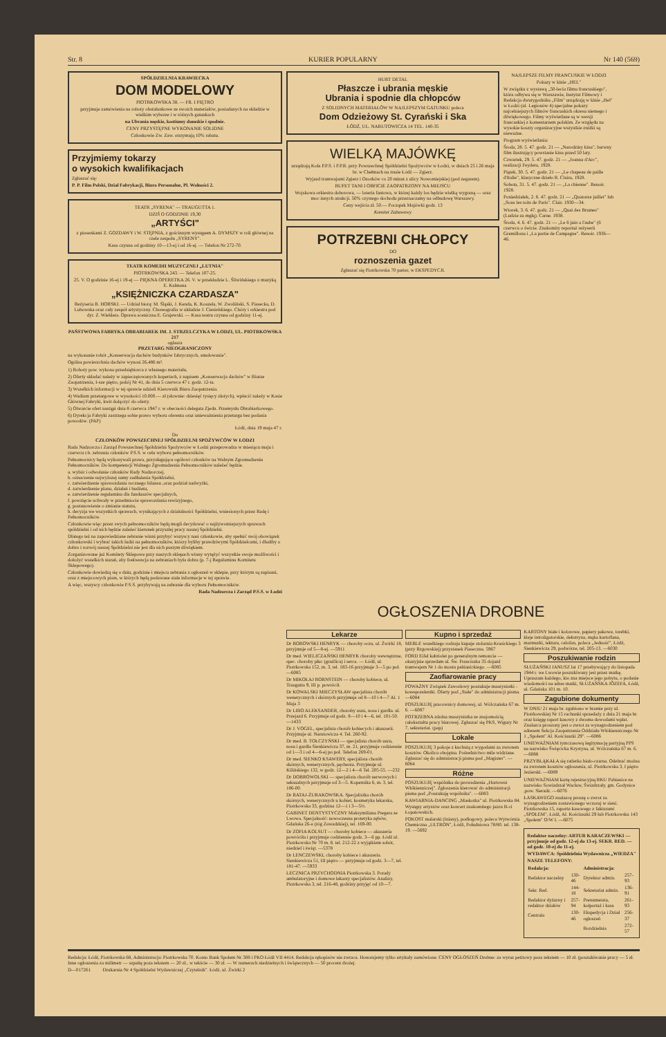Str. 8 KURIER POPULARNY Nr 140 (569)
SPÓŁDZIELNIA KRAWIECKA
DOM MODELOWY
PIOTRKOWSKA 38. — FR. I PIĘTRO
przyjmuje zamówienia na roboty obstalunkowe ze swoich materiałów, posiadanych na składzie w wielkim wyborze i w różnych gatunkach
na Ubrania męskie, kostiumy damskie i spodnie.
CENY PRZYSTĘPNE WYKONANIE SOLIDNE
Członkowie Zw. Zaw. otrzymują 10% rabatu.
Przyjmiemy tokarzy
o wysokich kwalifikacjach
Zgłaszać się:
P. P. Film Polski, Dział Fabrykacji, Biuro Personalne, Pl. Wolności 2.
TEATR „SYRENA" — TRAUGUTTA 1.
DZIŚ O GODZINIE 19,30
„ARTYŚCI"
z piosenkami Z. GOZDAWY i W. STĘPNIA, z gościnnym występem A. DYMSZY w roli głównej na czele zespołu „SYRENY".
Kasa czynna od godziny 10—13-ej i od 16-ej. — Telefon Nr 272-70.
TEATR KOMEDII MUZYCZNEJ „LUTNIA"
PIOTRKOWSKA 243. — Telefon 107-25.
25. V. O godzinie 16-ej i 19-ej — PIĘKNA OPERETKA 26. V. w przekładzie L. Śliwińskiego z muzyką E. Kalmana
„KSIĘŻNICZKA CZARDASZA"
Reżyseria B. HORSKI. — Udział biorą: M. Śląski, J. Kenda, K. Koszela, W. Zwoliński, S. Piasecka, D. Lubowska oraz cały zespół artystyczny. Choreografia w układzie J. Ciesielskiego. Chóry i orkiestra pod dyr. Z. Wiehlera. Oprawa sceniczna E. Grajewski. — Kasa teatru czynna od godziny 11-ej.
PAŃSTWOWA FABRYKA OBRABIAREK IM. J. STRZELCZYKA W ŁODZI, UL. PIOTRKOWSKA 217
ogłasza
PRZETARG NIEOGRANICZONY
na wykonanie robót „Konserwacja dachów budynków fabrycznych, smołowanie".
Ogólna powierzchnia dachów wynosi 26,486 m².
1) Roboty pow. wykona przedsiębiorca z własnego materiału,
2) Oferty składać należy w zapieczętowanych kopertach, z napisem „Konserwacja dachów" w Biurze Zaopatrzenia, I-sze piętro, pokój Nr 41, do dnia 5 czerwca 47 r. godz. 12-ta.
3) Wszelkich informacji w tej sprawie udzieli Kierownik Biura Zaopatrzenia.
4) Wadium przetargowe w wysokości 10.000.— zł (słownie: dziesięć tysięcy złotych), wpłacić należy w Kasie Głównej Fabryki, kwit dołączyć do oferty.
5) Otwarcie ofert nastąpi dnia 8 czerwca 1947 r. w obecności delegata Zjedn. Przemysłu Obrabiarkowego.
6) Dyrekcja Fabryki zastrzega sobie prawo wyboru oferenta oraz unieważnienia przetargu bez podania powodów. (PAP)
Łódź, dnia 19 maja 47 r.
Do
CZŁONKÓW POWSZECHNEJ SPÓŁDZIELNI SPOŻYWCÓW W ŁODZI
Rada Nadzorcza i Zarząd Powszechnej Spółdzielni Spożywców w Łodzi przeprowadza w miesiącu maju i czerwcu r.b. zebrania członków P.S.S. w celu wyboru pełnomocników.
Pełnomocnicy będą wykonywali prawa, przysługujące ogółowi członków na Walnym Zgromadzeniu Pełnomocników. Do kompetencji Walnego Zgromadzenia Pełnomocników należeć będzie.
a. wybór i odwołanie członków Rady Nadzorczej,
b. oznaczenie najwyższej sumy zadłużenia Spółdzielni,
c. zatwierdzenie sprawozdania rocznego bilansu ,oraz podział nadwyżki,
d. zatwierdzenie planu, działań i budżetu,
e. zatwierdzenie regulaminu dla funduszów specjalnych,
f. powzięcie uchwały w przedmiocie sprawozdania rewizyjnego,
g. postanowienie o zmianie statutu,
h. decyzja we wszystkich sprawach, wynikających z działalności Spółdzielni, wniesionych przez Radę i Pełnomocników.
Członkowie więc przez swych pełnomocników będą mogli decydować o najżywotniejszych sprawach spółdzielni i od nich będzie zależeć kierunek przyszłej pracy naszej Spółdzielni.
Dlatego też na zapowiedziane zebranie winni przybyć wszyscy nasi członkowie, aby spełnić swój obowiązek członkowski i wybrać takich ludzi na pełnomocników, którzy byliby prawdziwymi Spółdzielcami, i dbaliby o dobro i rozwój naszej Spółdzielni nie jest dla nich pustym dźwiękiem.
Zorganizowane już Komitety Sklepowe przy naszych sklepach winny wytężyć wszystkie swoje możliwości i dołożyć wszelkich starań, aby frekwencja na zebraniach była dobra (p. 7-j Regulaminu Komitetu Sklepowego).
Członkowie dowiedzą się o dniu, godzinie i miejscu zebrania z ogłoszeń w sklepie, przy którym są zapisani, oraz z miejscowych pism, w których będą podawane stale informacje w tej sprawie.
A więc, wszyscy członkowie P.S.S. przybywają na zebranie dla wyboru Pełnomocników.
Rada Nadzorcza i Zarząd P.S.S. w Łodzi
HURT DETAL
Płaszcze i ubrania męskie
Ubrania i spodnie dla chłopców
Z SOLIDNYCH MATERIAŁÓW W NAJLEPSZYM GATUNKU poleca
Dom Odzieżowy St. Cyrański i Ska
ŁÓDŹ, UL. NARUTOWICZA 14 TEL. 140-35
WIELKĄ MAJÓWKĘ
urządzają Koła P.P.S. i P.P.R. przy Powszechnej Spółdzielni Spożywców w Łodzi, w dniach 25 i 26 maja br. w Chełmach na trasie Łódź — Zgierz.
Wyjazd tramwajami Zgierz i Ozorków co 20 minut z ulicy Nowomiejskiej (pod zegarem).
BUFET TANI I OBFICIE ZAOPATRZONY NA MIEJSCU
Wojskowa orkiestra doborowa, — loteria fantowa, w której każdy los będzie wielką wygraną — oraz moc innych atrakcji. 50% czystego dochodu przeznaczamy na odbudowę Warszawy.
Ceny wejścia zł. 50.— Początek Majówki godz. 13
Komitet Zabawowy
POTRZEBNI CHŁOPCY
DO
roznoszenia gazet
Zgłaszać się Piotrkowska 70 parter, w EKSPEDYCJI.
NAJLEPSZE FILMY FRANCUSKIE W ŁODZI
Pokazy w kinie „HEL"
W związku z wystawą „50-lecia filmu francuskiego", która odbywa się w Warszawie, Instytut Filmowy i Redakcja dwutygodnika „Film" urządzają w kinie „Hel" w Łodzi (ul. Legionów 4) specjalne pokazy najcelniejszych filmów francuskich okresu niemego i dźwiękowego. Filmy wyświetlane są w wersji francuskiej z komentarzem polskim. Ze względu na wysokie koszty organizacyjne wszystkie zniżki są nieważne.
Program wyświetlania:
Środa, 28. 5. 47. godz. 21 — „Narodziny kina", barwny film ilustrujący powstanie kina przed 50 laty.
Czwartek, 29. 5. 47. godz. 21 — „Joanna d'Arc", realizacji Feydera, 1928.
Piątek, 30. 5. 47. godz. 21 — „Le chapeau de paille d'Italie", klasyczne dzieło R. Claira, 1928.
Sobota, 31. 5. 47. godz. 21 — „La chienne". Renoir. 1928.
Poniedziałek, 2. 6. 47. godz. 21 — „Quatorze juillet" lub „Sous les toits de Paris". Clair. 1930—34.
Wtorek, 3. 6. 47. godz. 21 — „Quai des Brumes" (Ludzie za mgłą). Carne. 1938.
Środa, 4. 6. 47. godz. 21 — „Le 6 juin a l'aube" (6 czerwca o świcie. Znakomity reportaż reżyserii Gremillona i „La partie de Campagne". Renoir. 1936—46.
OGŁOSZENIA DROBNE
Lekarze
Dr BOROWSKI HENRYK — choroby oczu, ul. Żwirki 18, przyjmuje od 5—8-ej. —5911
Dr med. WIELICZAŃSKI HENRYK choroby wewnętrzne, spec. choroby płuc (gruźlica) i serca. — Łódź, ul. Piotrkowska 152, m. 3, tel. 183-16 przyjmuje 3—5 po poł. —6085
Dr MIKOŁAJ BORNSTEIN — choroby kobiece, ul. Traugutta 9, III p. powrócił.
Dr KOWALSKI MIECZYSŁAW specjalista chorób wenerycznych i skórnych przyjmuje od 8—10 i 4—7 Al. 1 Maja 3
Dr LIBO ALEKSANDER, choroby uszu, nosa i gardła. ul. Przejazd 6. Przyjmuje od godz. 8—10 i 4—6, tel. 101-50. —1433
Dr J. VOGEL, specjalista chorób kobiecych i akuszerii. Przyjmuje ul. Narutowicza 4. Tel. 260-92.
Dr med. B. TOŁCZYŃSKI — specjalista chorób uszu, nosa i gardła Sienkiewicza 37, m. 21, przyjmuje codziennie od 1—3 i od 4—6-ej po poł. Telefon 269-01.
Dr med. SIENKO KSAWERY, specjalista chorób skórnych, wenerycznych, pęcherza. Przyjmuje ul. Kilińskiego 132, w godz. 12—2 i 4—6 Tel. 205-55. —232
Dr DOBROWOLSKI — specjalista chorób nerwowych i seksualnych przyjmuje od 3—5. Kopernika 6, m. 3, tel. 186-00.
Dr RATAJ-ŻURAKOWSKA. Specjalistka chorób skórnych, wenerycznych u kobiet, kosmetyka lekarska, Piotrkowska 33, godzina 12—1 i 3—5½.
GABINET DENTYSTYCZNY Maksymiliana Pregera ze Lwowa. Specjalność: nowoczesna protetyka zębów, Gdańska 26-a (róg Zawadzkiej), tel. 169-00.
Dr ZOFIA KOLSUT — choroby kobiece — akuszeria powróciła i przyjmuje codziennie godz. 3—6 pp. Łódź ul. Piotrkowska Nr 70 m. 8. tel. 212-22 z wyjątkiem sobót, niedziel i świąt. —5378
Dr LENCZEWSKI, choroby kobiece i akuszeria. Sienkiewicza 51, III piętro — przyjmuje od godz. 3—7, tel. 181-47. —5933
LECZNICA PRZYCHODNIA Piotrkowska 3. Porady ambulatoryjne i domowe lekarzy specjalistów. Analizy, Piotrkowska 3, tel. 216-48, godziny przyjęć od 10—7.
Kupno i sprzedaż
MEBLE wszelkiego rodzaju kupuje stolarnia Krasickiego 3 (przy Rzgowskiej) przystanek Piaseczna. 5967
FORD Eifel kabriolet po generalnym remoncie — okazyjnie sprzedam ul. Św. Franciszka 35 dojazd tramwajem Nr 1 do mostu pabianickiego. —6085
Zaofiarowanie pracy
POWAŻNY Związek Zawodowy poszukuje maszynistki - korespondentki. Oferty pod „Stałe" do administracji pisma. —6084
POSZUKUJĘ pracownicy domowej, ul. Wólczańska 67 m. 6. —6087
POTRZEBNA zdolna maszynistka ze znajomością całokształtu pracy biurowej. Zgłaszać się PKS, Wigury Nr 7, sekretariat. (pap)
Lokale
POSZUKUJĘ 3 pokoje z kuchnią z wygodami za zwrotem kosztów. Okolica obojętna. Pośrednictwo mile widziane. Zgłaszać się do administracji pisma pod „Magister". —6064
Różne
POSZUKUJĘ wspólnika do prowadzenia „Hurtowni Włókienniczej". Zgłoszenia kierować do administracji pisma pod „Poszukuję wspólnika". —6083
KAWIARNIA-DANCING „Maskotka" ul. Piotrkowska 84. Występy artystów oraz koncert znakomitego jazzu B-ci Łopatowskich.
POKOST malarski (lniany), podłogowy, poleca Wytwórnia Chemiczna „ULTRON", Łódź, Południowa 78/80. tel. 138-19. —5692
KARTONY białe i kolorowe, papiery pakowe, torebki, kleje introligatorskie, dekstryna, mąka kartoflana, marmurki, tektura, celofan, poleca „Jedność", Łódź, Sienkiewicza 29, podwórze, tel. 205-13. —6030
Poszukiwanie rodzin
SŁUŻAŃSKI JANUSZ lat 17 przebywający do listopada 1944 r. we Lwowie poszukiwany jest przez matkę. Upraszam każdego, kto zna miejsce jego pobytu, o podanie wiadomości na adres matki, SŁUŻAŃSKA JÓZEFA, Łódź, ul. Gdańska 101 m. 10.
Zagubione dokumenty
W DNIU 21 maja br. zgubiono w bramie przy ul. Piotrkowskiej Nr 15 rachunki sprzedaży z dnia 21 maja br. oraz księgę raport kasowy z dwoma dowodami wpłat. Znalazca proszony jest o zwrot za wynagrodzeniem pod adresem Sekcja Zaopatrzenia Oddziału Włókienniczego Nr 1 „Społem" Al. Kościuszki 29". —6086
UNIEWAŻNIAM tymczasową legitymację partyjną PPS na nazwisko Święcicka Krystyna, ul. Wólczańska 67 m. 6. —6088
PRZYBŁĄKAŁA się ratlerka biało-czarna. Odebrać można za zwrotem kosztów ogłoszenia, ul. Piotrkowska 3, I piętro Jezierski. —6089
UNIEWAŻNIAM kartę rejestracyjną RKU Pabianice na nazwisko Sowizdrzał Wacław, Świzdrzały, gm. Godynice ,pow. Sieradz. —6076
ŁASKAWEGO znalazcę proszę o zwrot za wynagrodzeniem zostawionego wczoraj w sieni. Piotrkowska 15, raportu kasowego z fakturami „SPOŁEM", Łódź, Al. Kościuszki 29 lub Piotrkowska 143 „Społem" O/W I. —6075
Redaktor naczelny: ARTUR KARACZEWSKI — przyjmuje od godz. 12-ej do 13-ej. SEKR. RED. — od godz. 10-ej do 11-ej.
WYDAWCA: Spółdzielnia Wydawnicza „WIEDZA"
NASZE TELEFONY:
| Redakcja: | | Administracja: | |
| --- | --- | --- | --- |
| Redaktor naczelny | 130-46 | Dyrektor admin. | 257-93 |
| Sekr. Red. | 144-18 | Sekretariat admin. | 136-91 |
| Redaktor dyżurny i redaktor działów | 257-94 | Prenumerata, kolportaż i kasa | 261-93 |
| Centrala | 130-46 | Ekspedycja i Dział ogłoszeń | 256-37 |
| | | Rozdzielnia | 272-57 |
Redakcja: Łódź, Piotrkowska 68, Administracja: Piotrkowska 70. Konto Bank Społem Nr 308 i PKO Łódź VII 4414. Redakcja rękopisów nie zwraca. Honorujemy tylko artykuły zamówione. CENY OGŁOSZEŃ Drobne: za wyraz petitowy poza tekstem — 10 zł. (poszukiwanie pracy — 5 zł. Inne ogłoszenia za milimetr — szpaltę poza tekstem — 20 zł., w tekście — 30 zł. — W numerach niedzielnych i świątecznych — 50 procent drożej.
D—017261 Drukarnia Nr 4 Spółdzielni Wydawniczej „Czytelnik". Łódź, ul. Żwirki 2